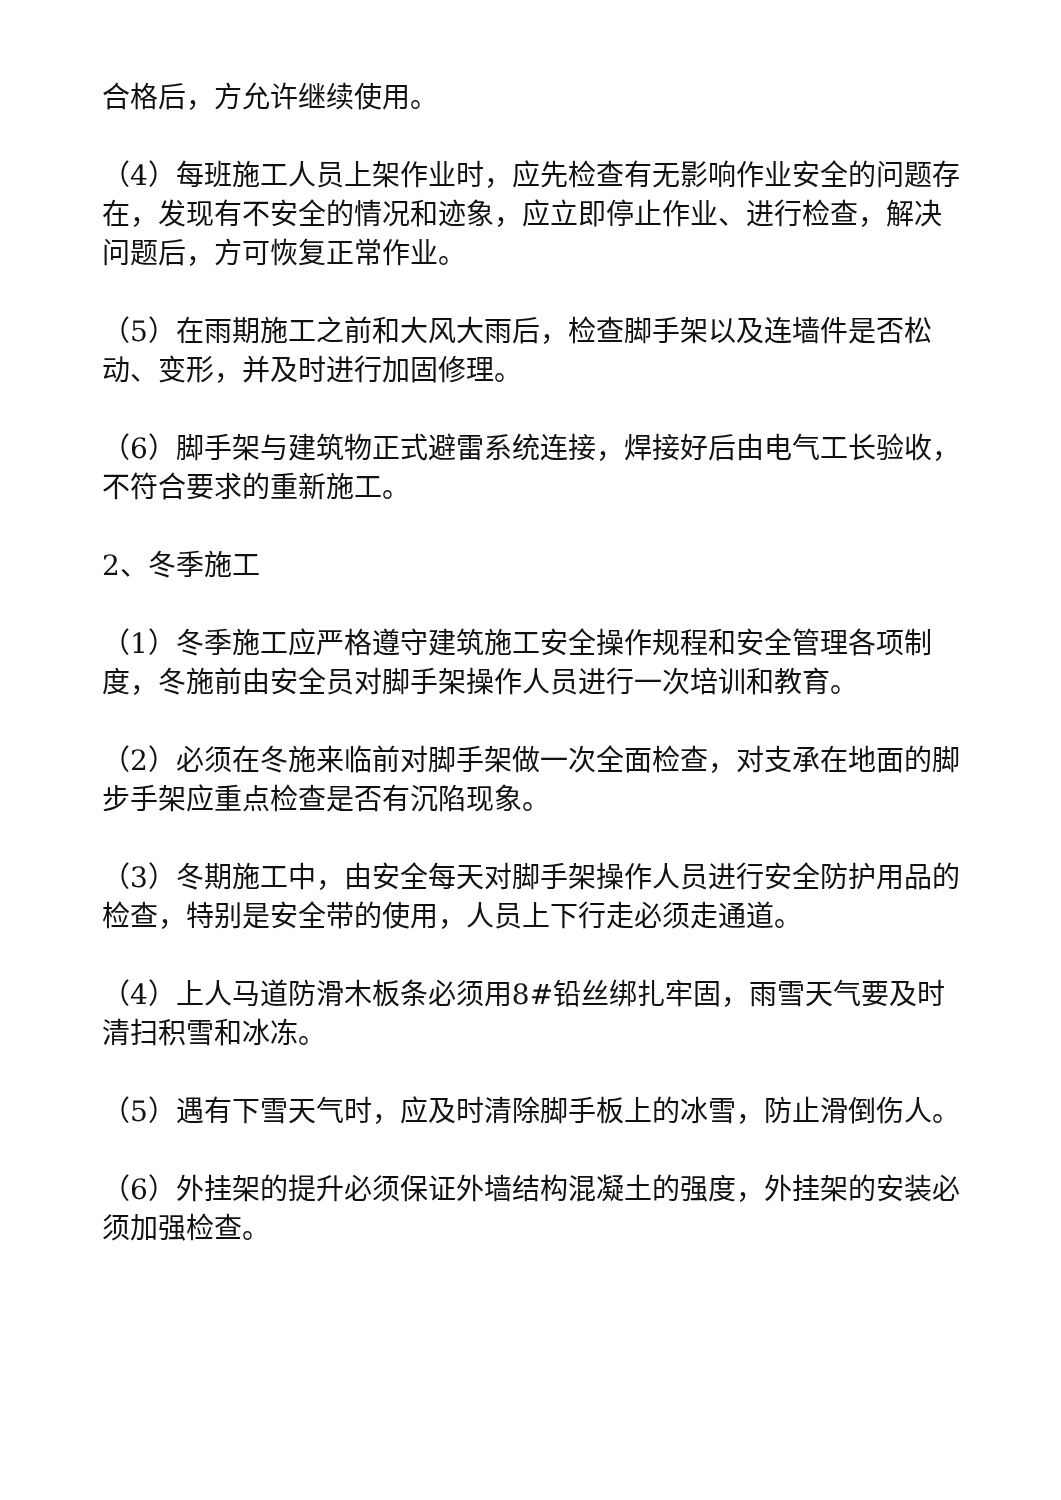合格后，方允许继续使用。
（4）每班施工人员上架作业时，应先检查有无影响作业安全的问题存在，发现有不安全的情况和迹象，应立即停止作业、进行检查，解决问题后，方可恢复正常作业。
（5）在雨期施工之前和大风大雨后，检查脚手架以及连墙件是否松动、变形，并及时进行加固修理。
（6）脚手架与建筑物正式避雷系统连接，焊接好后由电气工长验收，不符合要求的重新施工。
2、冬季施工
（1）冬季施工应严格遵守建筑施工安全操作规程和安全管理各项制度，冬施前由安全员对脚手架操作人员进行一次培训和教育。
（2）必须在冬施来临前对脚手架做一次全面检查，对支承在地面的脚步手架应重点检查是否有沉陷现象。
（3）冬期施工中，由安全每天对脚手架操作人员进行安全防护用品的检查，特别是安全带的使用，人员上下行走必须走通道。
（4）上人马道防滑木板条必须用8#铅丝绑扎牢固，雨雪天气要及时清扫积雪和冰冻。
（5）遇有下雪天气时，应及时清除脚手板上的冰雪，防止滑倒伤人。
（6）外挂架的提升必须保证外墙结构混凝土的强度，外挂架的安装必须加强检查。